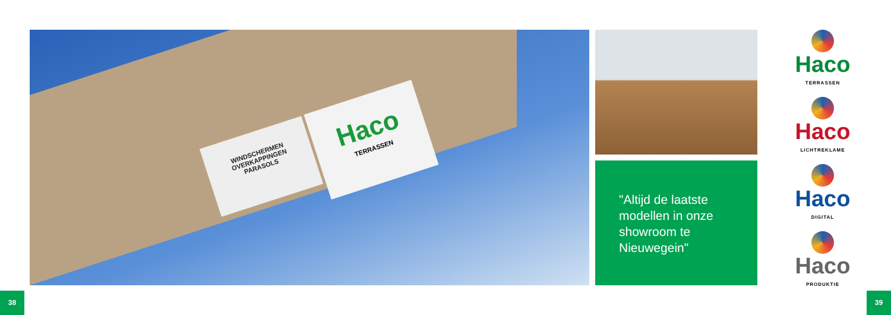WINDSCHERMEN
OVERKAPPINGEN
PARASOLS
Haco
TERRASSEN
"Altijd de laatste modellen in onze showroom te Nieuwegein"
Haco
TERRASSEN
Haco
LICHTREKLAME
Haco
DIGITAL
Haco
PRODUKTIE
38 39